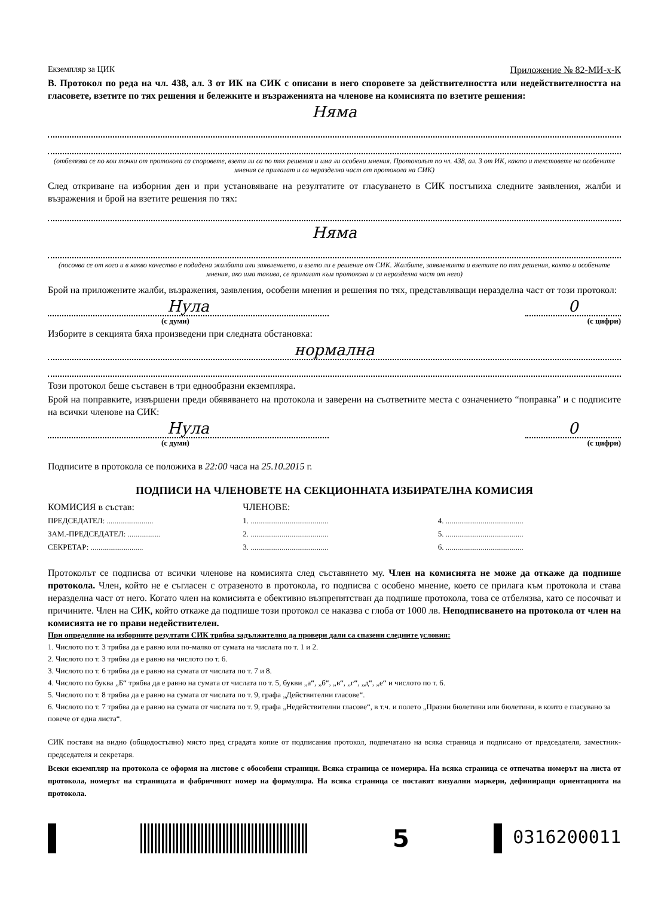Екземпляр за ЦИК Приложение № 82-МИ-х-К
В. Протокол по реда на чл. 438, ал. 3 от ИК на СИК с описани в него споровете за действителността или недействителността на гласовете, взетите по тях решения и бележките и възраженията на членове на комисията по взетите решения:
Няма
(отбелязва се по кои точки от протокола са споровете, взети ли са по тях решения и има ли особени мнения. Протоколът по чл. 438, ал. 3 от ИК, както и текстовете на особените мнения се прилагат и са неразделна част от протокола на СИК)
След откриване на изборния ден и при установяване на резултатите от гласуването в СИК постъпиха следните заявления, жалби и възражения и брой на взетите решения по тях:
Няма
(посочва се от кого и в какво качество е подадена жалбата или заявлението, и взето ли е решение от СИК. Жалбите, заявленията и взетите по тях решения, както и особените мнения, ако има такива, се прилагат към протокола и са неразделна част от него)
Брой на приложените жалби, възражения, заявления, особени мнения и решения по тях, представляващи неразделна част от този протокол:
Нула 0
(с думи) (с цифри)
Изборите в секцията бяха произведени при следната обстановка:
нормална
Този протокол беше съставен в три еднообразни екземпляра.
Брой на поправките, извършени преди обявяването на протокола и заверени на съответните места с означението “поправка” и с подписите на всички членове на СИК:
Нула 0
(с думи) (с цифри)
Подписите в протокола се положиха в 22:00 часа на 25.10.2015 г.
ПОДПИСИ НА ЧЛЕНОВЕТЕ НА СЕКЦИОННАТА ИЗБИРАТЕЛНА КОМИСИЯ
КОМИСИЯ в състав: ЧЛЕНОВЕ: ПРЕДСЕДАТЕЛ: ........................ 1. ........................................ 4. ........................................ ЗАМ.-ПРЕДСЕДАТЕЛ: ................. 2. ........................................ 5. ........................................ СЕКРЕТАР: ........................... 3. ........................................ 6. ........................................
Протоколът се подписва от всички членове на комисията след съставянето му. Член на комисията не може да откаже да подпише протокола. Член, който не е съгласен с отразеното в протокола, го подписва с особено мнение, което се прилага към протокола и става неразделна част от него. Когато член на комисията е обективно възпрепятстван да подпише протокола, това се отбелязва, като се посочват и причините. Член на СИК, който откаже да подпише този протокол се наказва с глоба от 1000 лв. Неподписването на протокола от член на комисията не го прави недействителен.
При определяне на изборните резултати СИК трябва задължително да провери дали са спазени следните условия:
1. Числото по т. 3 трябва да е равно или по-малко от сумата на числата по т. 1 и 2.
2. Числото по т. 3 трябва да е равно на числото по т. 6.
3. Числото по т. 6 трябва да е равно на сумата от числата по т. 7 и 8.
4. Числото по буква „Б“ трябва да е равно на сумата от числата по т. 5, букви „а“, „б“, „в“, „г“, „д“, „е“ и числото по т. 6.
5. Числото по т. 8 трябва да е равно на сумата от числата по т. 9, графа „Действителни гласове“.
6. Числото по т. 7 трябва да е равно на сумата от числата по т. 9, графа „Недействителни гласове“, в т.ч. и полето „Празни бюлетини или бюлетини, в които е гласувано за повече от една листа“.
СИК поставя на видно (общодостъпно) място пред сградата копие от подписания протокол, подпечатано на всяка страница и подписано от председателя, заместник-председателя и секретаря.
Всеки екземпляр на протокола се оформя на листове с обособени страници. Всяка страница се номерира. На всяка страница се отпечатва номерът на листа от протокола, номерът на страницата и фабричният номер на формуляра. На всяка страница се поставят визуални маркери, дефиниращи ориентацията на протокола.
5 0316200011